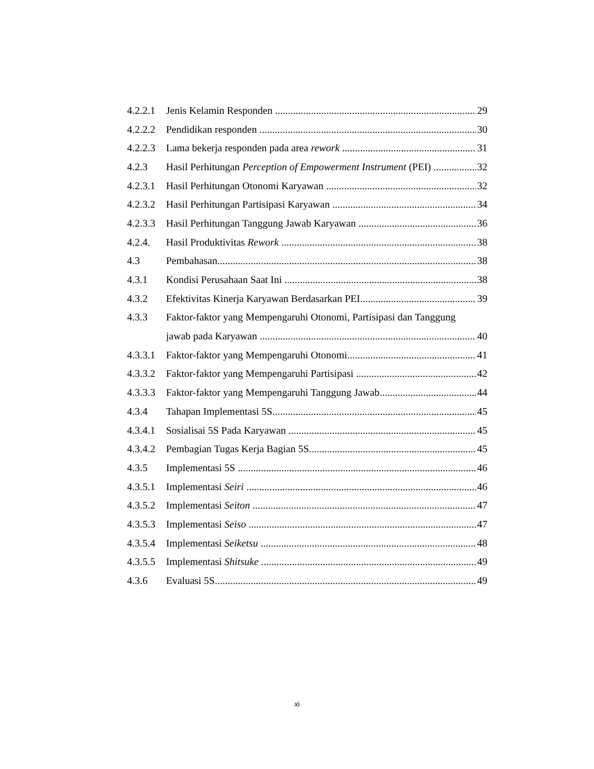4.2.2.1 Jenis Kelamin Responden 29
4.2.2.2 Pendidikan responden 30
4.2.2.3 Lama bekerja responden pada area rework 31
4.2.3 Hasil Perhitungan Perception of Empowerment Instrument (PEI) 32
4.2.3.1 Hasil Perhitungan Otonomi Karyawan 32
4.2.3.2 Hasil Perhitungan Partisipasi Karyawan 34
4.2.3.3 Hasil Perhitungan Tanggung Jawab Karyawan 36
4.2.4. Hasil Produktivitas Rework 38
4.3 Pembahasan 38
4.3.1 Kondisi Perusahaan Saat Ini 38
4.3.2 Efektivitas Kinerja Karyawan Berdasarkan PEI 39
4.3.3 Faktor-faktor yang Mempengaruhi Otonomi, Partisipasi dan Tanggung
jawab pada Karyawan 40
4.3.3.1 Faktor-faktor yang Mempengaruhi Otonomi 41
4.3.3.2 Faktor-faktor yang Mempengaruhi Partisipasi 42
4.3.3.3 Faktor-faktor yang Mempengaruhi Tanggung Jawab 44
4.3.4 Tahapan Implementasi 5S 45
4.3.4.1 Sosialisai 5S Pada Karyawan 45
4.3.4.2 Pembagian Tugas Kerja Bagian 5S 45
4.3.5 Implementasi 5S 46
4.3.5.1 Implementasi Seiri 46
4.3.5.2 Implementasi Seiton 47
4.3.5.3 Implementasi Seiso 47
4.3.5.4 Implementasi Seiketsu 48
4.3.5.5 Implementasi Shitsuke 49
4.3.6 Evaluasi 5S 49
xi